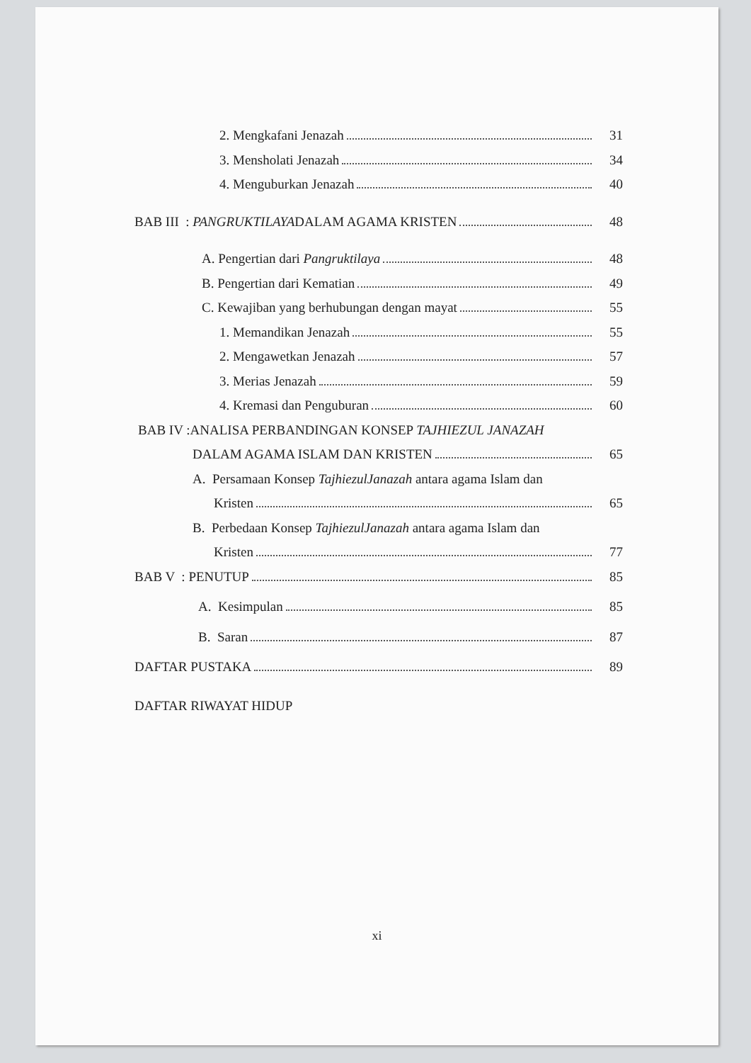2. Mengkafani Jenazah 31
3. Mensholati Jenazah 34
4. Menguburkan Jenazah 40
BAB III : PANGRUKTILAYADALAM AGAMA KRISTEN 48
A. Pengertian dari Pangruktilaya 48
B. Pengertian dari Kematian 49
C. Kewajiban yang berhubungan dengan mayat 55
1. Memandikan Jenazah 55
2. Mengawetkan Jenazah 57
3. Merias Jenazah 59
4. Kremasi dan Penguburan 60
BAB IV :ANALISA PERBANDINGAN KONSEP TAJHIEZUL JANAZAH
DALAM AGAMA ISLAM DAN KRISTEN 65
A. Persamaan Konsep TajhiezulJanazah antara agama Islam dan
Kristen 65
B. Perbedaan Konsep TajhiezulJanazah antara agama Islam dan
Kristen 77
BAB V : PENUTUP 85
A. Kesimpulan 85
B. Saran 87
DAFTAR PUSTAKA 89
DAFTAR RIWAYAT HIDUP
xi